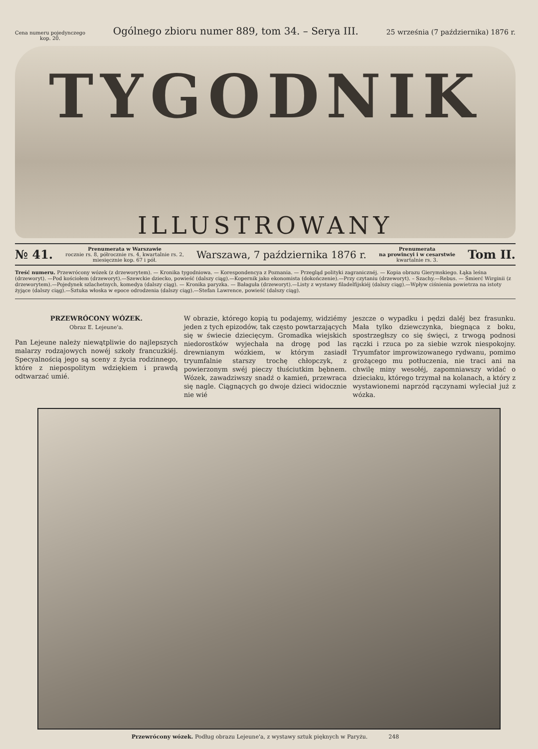Cena numeru pojedynczego
kop. 20. Ogólnego zbioru numer 889, tom 34. – Serya III. 25 września (7 października) 1876 r.
TYGODNIK
ILLUSTROWANY
№ 41. Prenumerata w Warszawie
rocznie rs. 8, półrocznie rs. 4, kwartalnie rs. 2,
miesięcznie kop. 67 i pół. Warszawa, 7 października 1876 r. Prenumerata
na prowincyi i w cesarstwie
kwartalnie rs. 3. Tom II.
Treść numeru. Przewrócony wózek (z drzeworytem). — Kronika tygodniowa. — Korespondencya z Poznania. — Przegląd polityki zagranicznéj. — Kopia obrazu Gierymskiego. Łąka leśna (drzeworyt). —Pod kościołem (drzeworyt).—Szewckie dziecko, powieść (dalszy ciąg).—Kopernik jako ekonomista (dokończenie).—Przy czytaniu (drzeworyt). – Szachy.—Rebus. — Śmierć Wirginii (z drzeworytem).—Pojedynek szlachetnych, komedya (dalszy ciąg). — Kronika paryzka. — Bałaguła (drzeworyt).—Listy z wystawy filadelfijskiéj (dalszy ciąg).—Wpływ ciśnienia powietrza na istoty żyjące (dalszy ciąg).—Sztuka włoska w epoce odrodzenia (dalszy ciąg).—Stefan Lawrence, powieść (dalszy ciąg).
PRZEWRÓCONY WÓZEK.
Obraz E. Lejeune'a.
Pan Lejeune należy niewątpliwie do najlepszych malarzy rodzajowych nowéj szkoły francuzkiéj. Specyalnością jego są sceny z życia rodzinnego, które z niepospolitym wdziękiem i prawdą odtwarzać umié.
W obrazie, którego kopią tu podajemy, widziémy jeden z tych epizodów, tak często powtarzających się w świecie dziecięcym. Gromadka wiejskich niedorostków wyjechała na drogę pod las drewnianym wózkiem, w którym zasiadł tryumfalnie starszy trochę chłopczyk, z powierzonym swéj pieczy tłuściutkim bębnem. Wózek, zawadziwszy snadź o kamień, przewraca się nagle. Ciągnących go dwoje dzieci widocznie nie wié
jeszcze o wypadku i pędzi daléj bez frasunku. Mała tylko dziewczynka, biegnąca z boku, spostrzegłszy co się święci, z trwogą podnosi rączki i rzuca po za siebie wzrok niespokojny. Tryumfator improwizowanego rydwanu, pomimo grożącego mu potłuczenia, nie traci ani na chwilę miny wesołéj, zapomniawszy widać o dzieciaku, którego trzymał na kolanach, a który z wystawionemi naprzód rączynami wyleciał już z wózka.
Przewrócony wózek. Podług obrazu Lejeune'a, z wystawy sztuk pięknych w Paryżu. 248